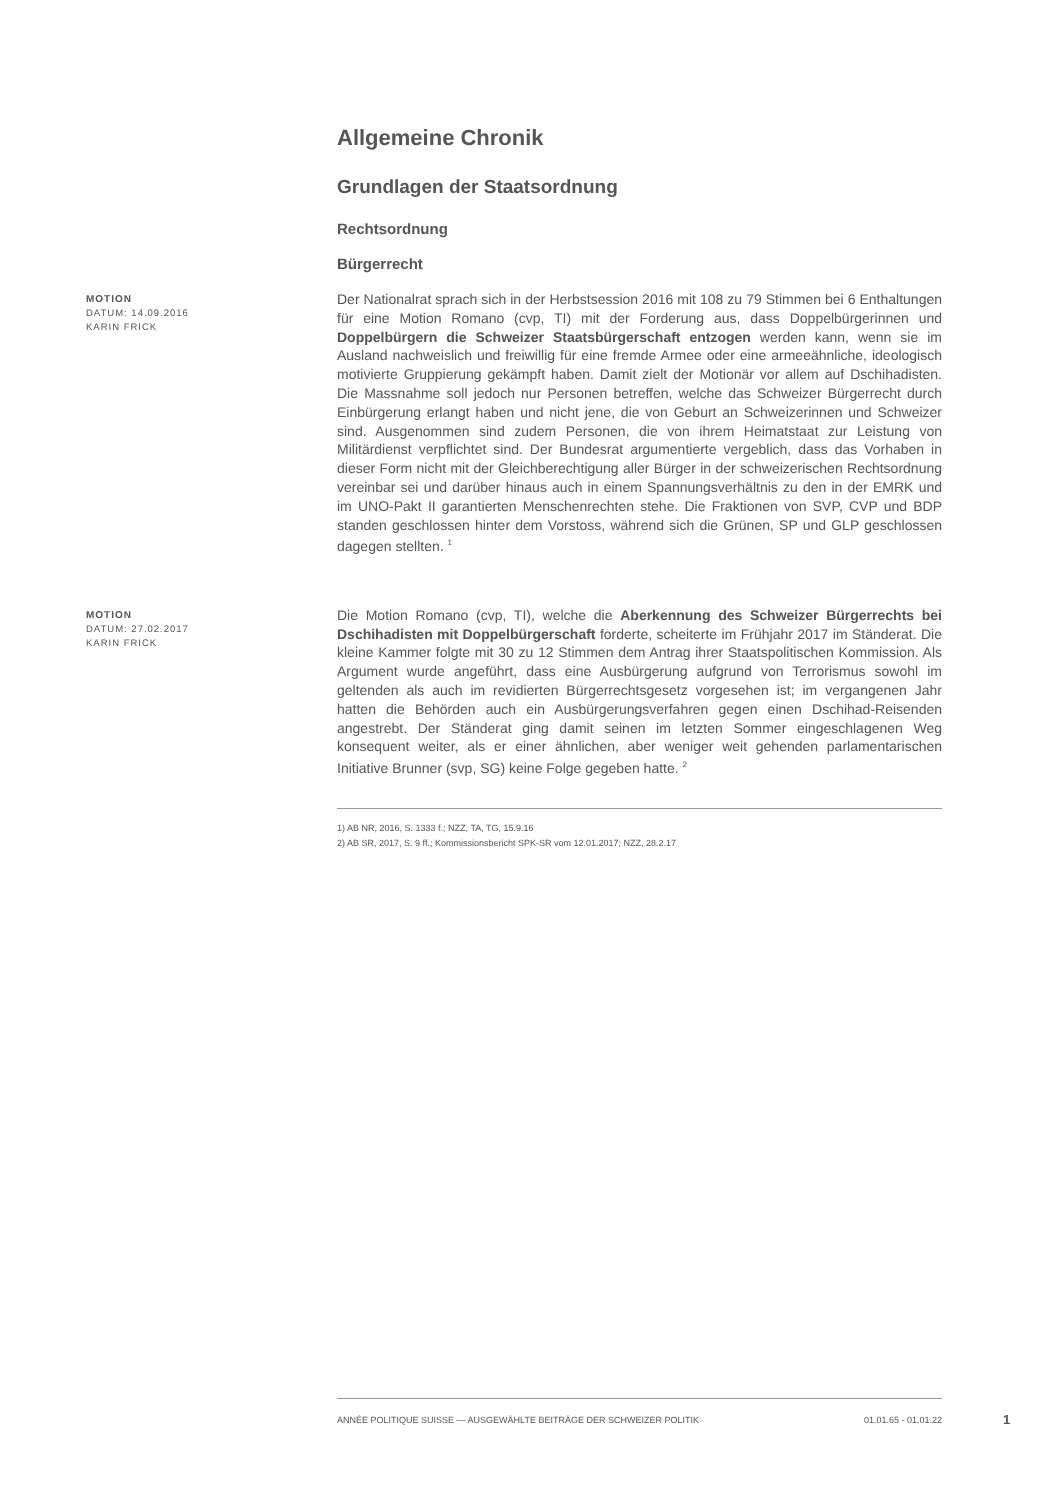Allgemeine Chronik
Grundlagen der Staatsordnung
Rechtsordnung
Bürgerrecht
MOTION
DATUM: 14.09.2016
KARIN FRICK
Der Nationalrat sprach sich in der Herbstsession 2016 mit 108 zu 79 Stimmen bei 6 Enthaltungen für eine Motion Romano (cvp, TI) mit der Forderung aus, dass Doppelbürgerinnen und Doppelbürgern die Schweizer Staatsbürgerschaft entzogen werden kann, wenn sie im Ausland nachweislich und freiwillig für eine fremde Armee oder eine armeeähnliche, ideologisch motivierte Gruppierung gekämpft haben. Damit zielt der Motionär vor allem auf Dschihadisten. Die Massnahme soll jedoch nur Personen betreffen, welche das Schweizer Bürgerrecht durch Einbürgerung erlangt haben und nicht jene, die von Geburt an Schweizerinnen und Schweizer sind. Ausgenommen sind zudem Personen, die von ihrem Heimatstaat zur Leistung von Militärdienst verpflichtet sind. Der Bundesrat argumentierte vergeblich, dass das Vorhaben in dieser Form nicht mit der Gleichberechtigung aller Bürger in der schweizerischen Rechtsordnung vereinbar sei und darüber hinaus auch in einem Spannungsverhältnis zu den in der EMRK und im UNO-Pakt II garantierten Menschenrechten stehe. Die Fraktionen von SVP, CVP und BDP standen geschlossen hinter dem Vorstoss, während sich die Grünen, SP und GLP geschlossen dagegen stellten. <sup>1</sup>
MOTION
DATUM: 27.02.2017
KARIN FRICK
Die Motion Romano (cvp, TI), welche die Aberkennung des Schweizer Bürgerrechts bei Dschihadisten mit Doppelbürgerschaft forderte, scheiterte im Frühjahr 2017 im Ständerat. Die kleine Kammer folgte mit 30 zu 12 Stimmen dem Antrag ihrer Staatspolitischen Kommission. Als Argument wurde angeführt, dass eine Ausbürgerung aufgrund von Terrorismus sowohl im geltenden als auch im revidierten Bürgerrechtsgesetz vorgesehen ist; im vergangenen Jahr hatten die Behörden auch ein Ausbürgerungsverfahren gegen einen Dschihad-Reisenden angestrebt. Der Ständerat ging damit seinen im letzten Sommer eingeschlagenen Weg konsequent weiter, als er einer ähnlichen, aber weniger weit gehenden parlamentarischen Initiative Brunner (svp, SG) keine Folge gegeben hatte. <sup>2</sup>
1) AB NR, 2016, S. 1333 f.; NZZ, TA, TG, 15.9.16
2) AB SR, 2017, S. 9 ff.; Kommissionsbericht SPK-SR vom 12.01.2017; NZZ, 28.2.17
ANNÉE POLITIQUE SUISSE — AUSGEWÄHLTE BEITRÄGE DER SCHWEIZER POLITIK 01.01.65 - 01.01.22
1